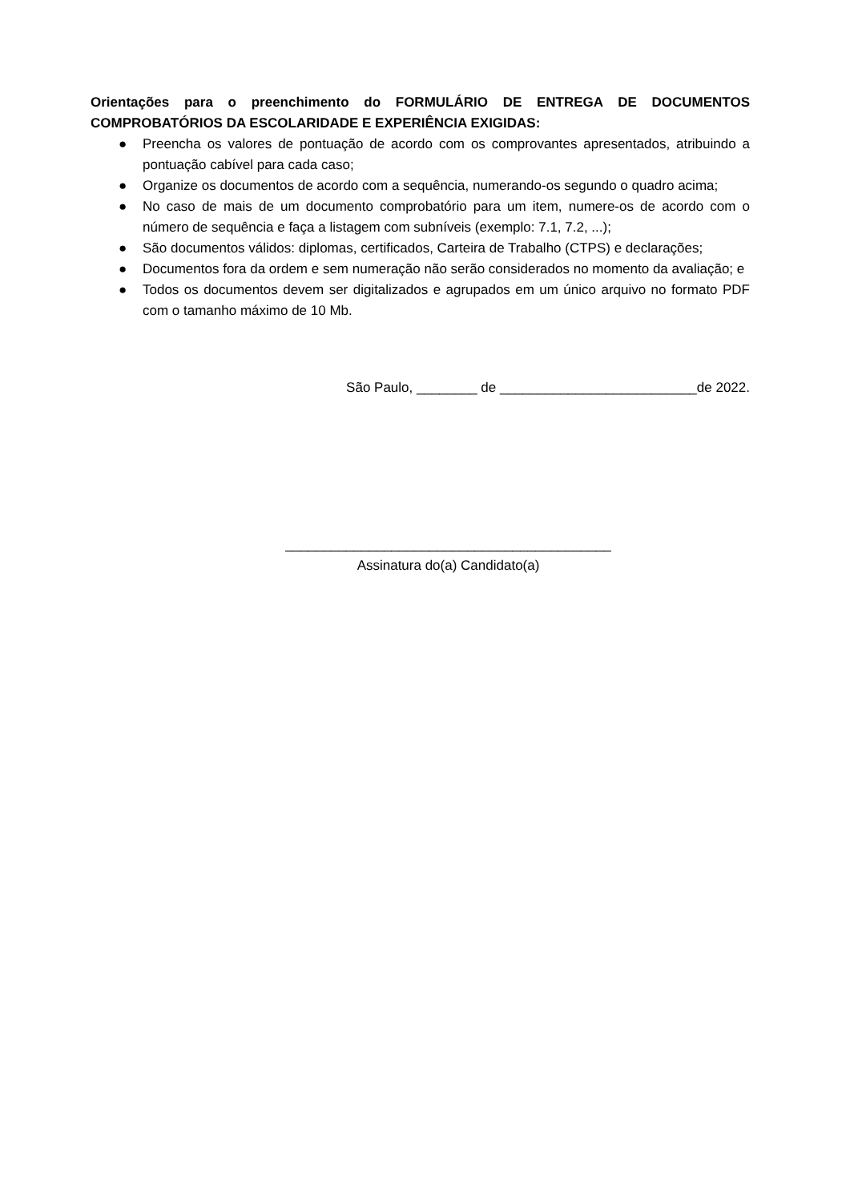Orientações para o preenchimento do FORMULÁRIO DE ENTREGA DE DOCUMENTOS COMPROBATÓRIOS DA ESCOLARIDADE E EXPERIÊNCIA EXIGIDAS:
● Preencha os valores de pontuação de acordo com os comprovantes apresentados, atribuindo a pontuação cabível para cada caso;
● Organize os documentos de acordo com a sequência, numerando-os segundo o quadro acima;
● No caso de mais de um documento comprobatório para um item, numere-os de acordo com o número de sequência e faça a listagem com subníveis (exemplo: 7.1, 7.2, ...);
● São documentos válidos: diplomas, certificados, Carteira de Trabalho (CTPS) e declarações;
● Documentos fora da ordem e sem numeração não serão considerados no momento da avaliação; e
● Todos os documentos devem ser digitalizados e agrupados em um único arquivo no formato PDF com o tamanho máximo de 10 Mb.
São Paulo, ________ de __________________________de 2022.
___________________________________________
Assinatura do(a) Candidato(a)